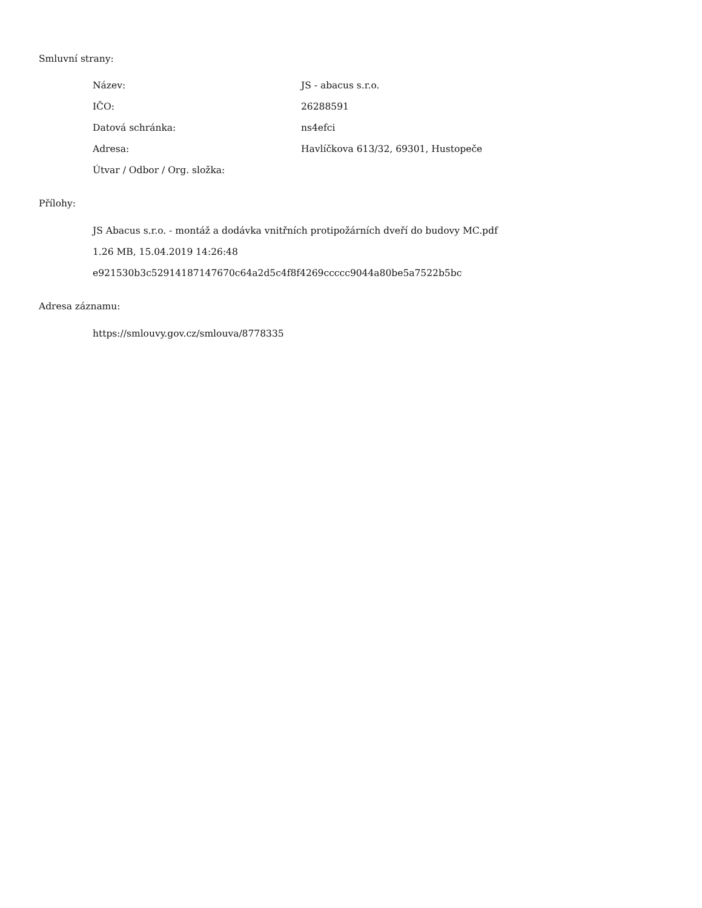Smluvní strany:
| Název: | JS - abacus s.r.o. |
| IČO: | 26288591 |
| Datová schránka: | ns4efci |
| Adresa: | Havlíčkova 613/32, 69301, Hustopeče |
| Útvar / Odbor / Org. složka: | |
Přílohy:
JS Abacus s.r.o. - montáž a dodávka vnitřních protipožárních dveří do budovy MC.pdf
1.26 MB, 15.04.2019 14:26:48
e921530b3c52914187147670c64a2d5c4f8f4269ccccc9044a80be5a7522b5bc
Adresa záznamu:
https://smlouvy.gov.cz/smlouva/8778335